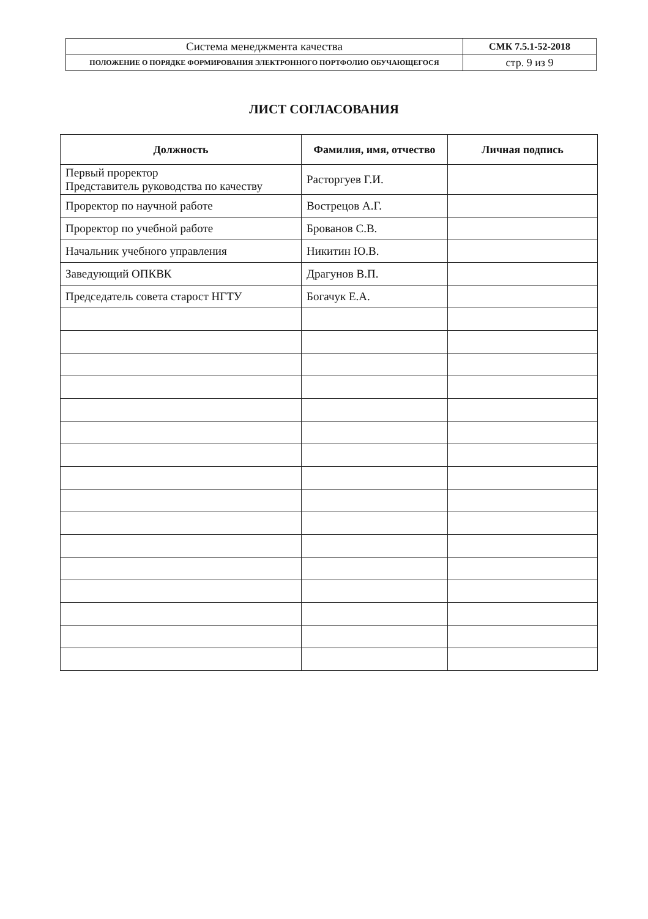| Система менеджмента качества | СМК 7.5.1-52-2018 |
| ПОЛОЖЕНИЕ О ПОРЯДКЕ ФОРМИРОВАНИЯ ЭЛЕКТРОННОГО ПОРТФОЛИО ОБУЧАЮЩЕГОСЯ | стр. 9 из 9 |
ЛИСТ СОГЛАСОВАНИЯ
| Должность | Фамилия, имя, отчество | Личная подпись |
| --- | --- | --- |
| Первый проректор Представитель руководства по качеству | Расторгуев Г.И. | |
| Проректор по научной работе | Вострецов А.Г. | |
| Проректор по учебной работе | Брованов С.В. | |
| Начальник учебного управления | Никитин Ю.В. | |
| Заведующий ОПКВК | Драгунов В.П. | |
| Председатель совета старост НГТУ | Богачук Е.А. | |